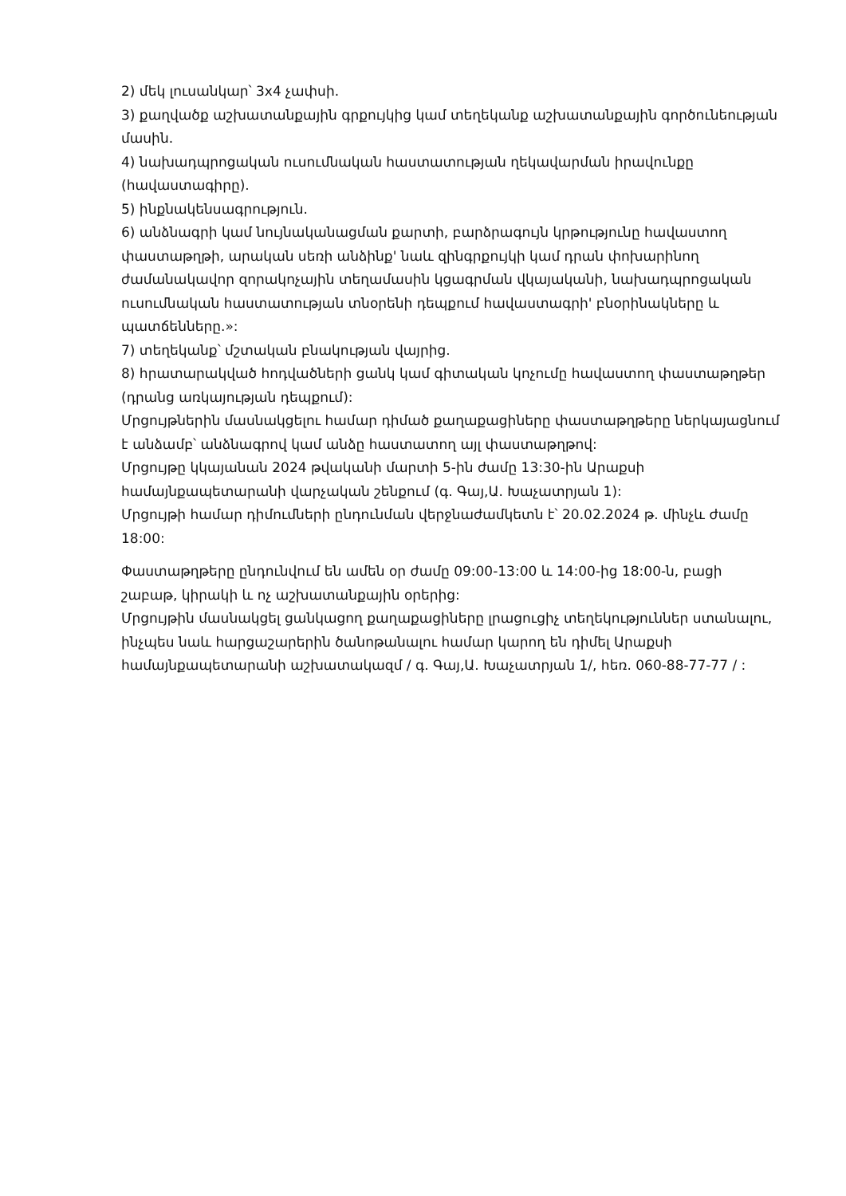2) մեկ լուսանկար՝ 3x4 չափսի.
3) քաղվածք աշխատանքային գրքույկից կամ տեղեկանք աշխատանքային գործունեության մասին.
4) նախադպրոցական ուսումնական հաստատության ղեկավարման իրավունքը (հավաստագիրը).
5) ինքնակենսագրություն.
6) անձնագրի կամ նույնականացման քարտի, բարձրագույն կրթությունը հավաստող փաստաթղթի, արական սեռի անձինք' նաև զինգրքույկի կամ դրան փոխարինող ժամանակավոր զորակոչային տեղամասին կցագրման վկայականի, նախադպրոցական ուսումնական հաստատության տնօրենի դեպքում հավաստագրի' բնօրինակները և պատճենները.»:
7) տեղեկանք՝ մշտական բնակության վայրից.
8) հրատարակված հոդվածների ցանկ կամ գիտական կոչումը հավաստող փաստաթղթեր (դրանց առկայության դեպքում):
Մրցույթներին մասնակցելու համար դիմած քաղաքացիները փաստաթղթերը ներկայացնում է անձամբ՝ անձնագրով կամ անձը հաստատող այլ փաստաթղթով:
Մրցույթը կկայանան 2024 թվականի մարտի 5-ին ժամը 13:30-ին Արաքսի համայնքապետարանի վարչական շենքում (գ. Գայ,Ա. Խաչատրյան 1):
Մրցույթի համար դիմումների ընդունման վերջնաժամկետն է՝ 20.02.2024 թ. մինչև ժամը 18:00:
Փաստաթղթերը ընդունվում են ամեն օր ժամը 09:00-13:00 և 14:00-ից 18:00-ն, բացի շաբաթ, կիրակի և ոչ աշխատանքային օրերից:
Մրցույթին մասնակցել ցանկացող քաղաքացիները լրացուցիչ տեղեկություններ ստանալու, ինչպես նաև հարցաշարերին ծանոթանալու համար կարող են դիմել Արաքսի համայնքապետարանի աշխատակազմ / գ. Գայ,Ա. Խաչատրյան 1/, հեռ. 060-88-77-77 / :